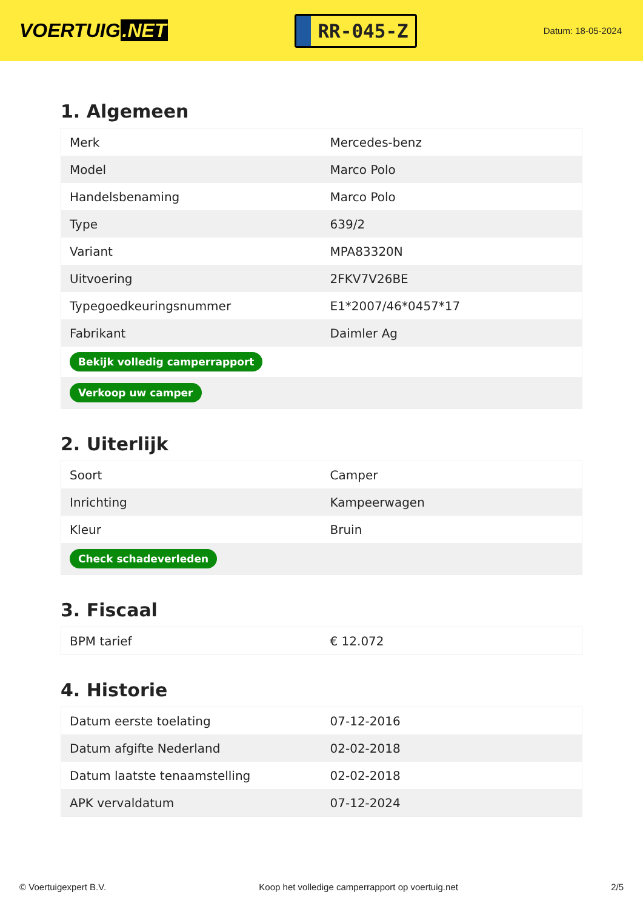VOERTUIG.NET
RR-045-Z
Datum: 18-05-2024
1. Algemeen
| Merk | Mercedes-benz |
| Model | Marco Polo |
| Handelsbenaming | Marco Polo |
| Type | 639/2 |
| Variant | MPA83320N |
| Uitvoering | 2FKV7V26BE |
| Typegoedkeuringsnummer | E1*2007/46*0457*17 |
| Fabrikant | Daimler Ag |
| Bekijk volledig camperrapport | |
| Verkoop uw camper | |
2. Uiterlijk
| Soort | Camper |
| Inrichting | Kampeerwagen |
| Kleur | Bruin |
| Check schadeverleden | |
3. Fiscaal
| BPM tarief | € 12.072 |
4. Historie
| Datum eerste toelating | 07-12-2016 |
| Datum afgifte Nederland | 02-02-2018 |
| Datum laatste tenaamstelling | 02-02-2018 |
| APK vervaldatum | 07-12-2024 |
© Voertuigexpert B.V. Koop het volledige camperrapport op voertuig.net 2/5